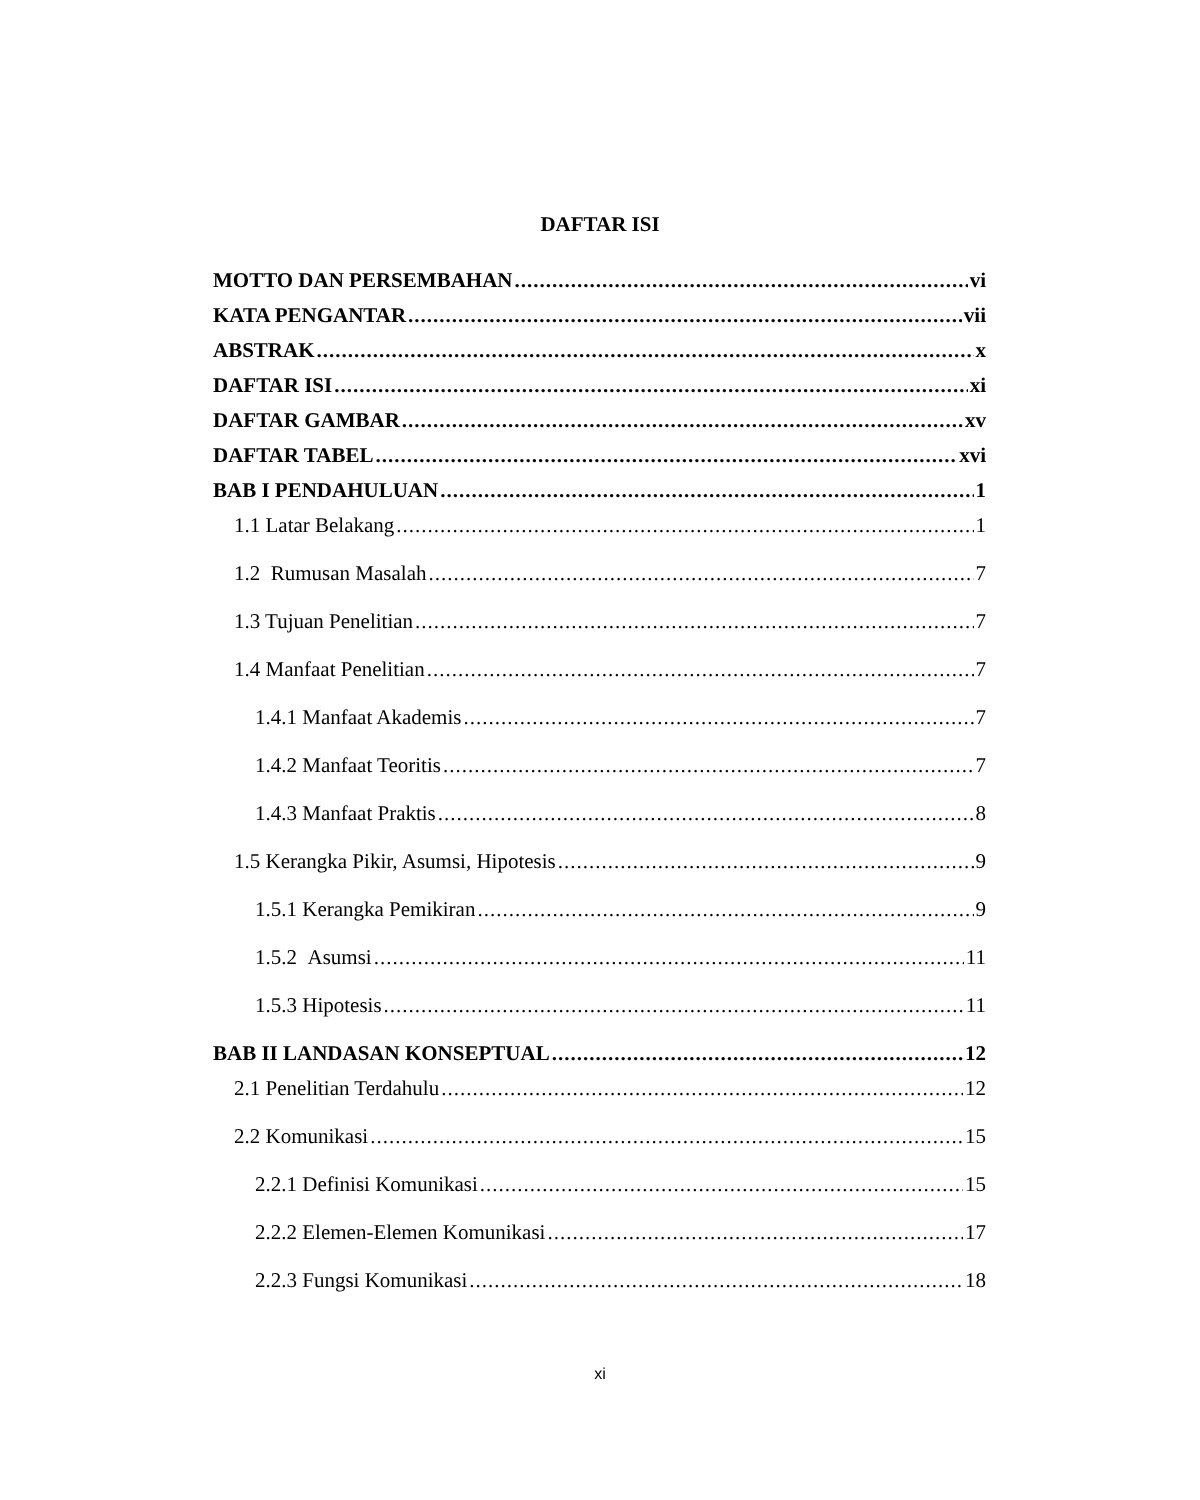DAFTAR ISI
MOTTO DAN PERSEMBAHAN vi
KATA PENGANTAR vii
ABSTRAK x
DAFTAR ISI xi
DAFTAR GAMBAR xv
DAFTAR TABEL xvi
BAB I PENDAHULUAN 1
1.1 Latar Belakang 1
1.2 Rumusan Masalah 7
1.3 Tujuan Penelitian 7
1.4 Manfaat Penelitian 7
1.4.1 Manfaat Akademis 7
1.4.2 Manfaat Teoritis 7
1.4.3 Manfaat Praktis 8
1.5 Kerangka Pikir, Asumsi, Hipotesis 9
1.5.1 Kerangka Pemikiran 9
1.5.2 Asumsi 11
1.5.3 Hipotesis 11
BAB II LANDASAN KONSEPTUAL 12
2.1 Penelitian Terdahulu 12
2.2 Komunikasi 15
2.2.1 Definisi Komunikasi 15
2.2.2 Elemen-Elemen Komunikasi 17
2.2.3 Fungsi Komunikasi 18
xi